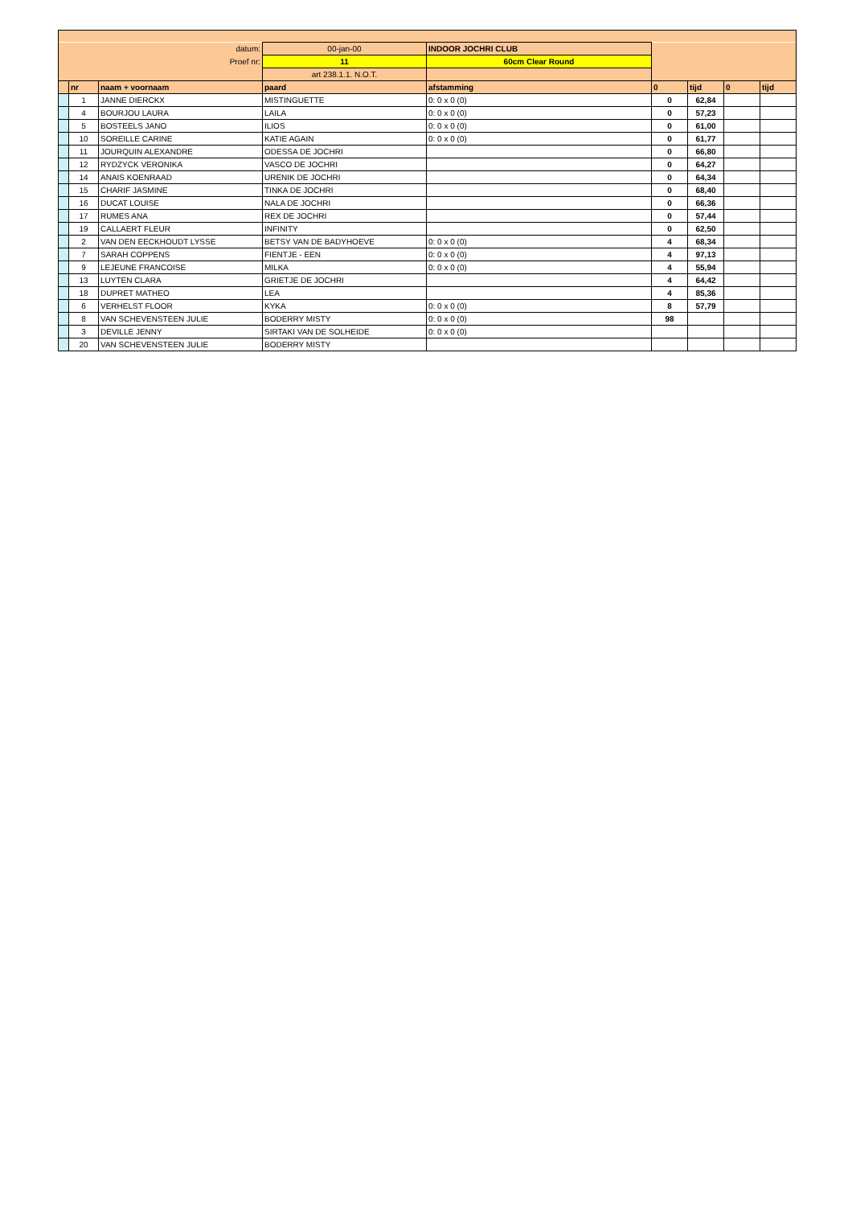| datum: | | | 00-jan-00 | INDOOR JOCHRI CLUB | | | | |
| Proef nr: | | | 11 | 60cm Clear Round | | | | |
| | | | art 238.1.1. N.O.T. | | | | | |
| | nr | naam + voornaam | paard | afstamming | 0 | tijd | 0 | tijd |
| | 1 | JANNE DIERCKX | MISTINGUETTE | 0: 0 x 0 (0) | 0 | 62,84 | | |
| | 4 | BOURJOU LAURA | LAILA | 0: 0 x 0 (0) | 0 | 57,23 | | |
| | 5 | BOSTEELS JANO | ILIOS | 0: 0 x 0 (0) | 0 | 61,00 | | |
| | 10 | SOREILLE CARINE | KATIE AGAIN | 0: 0 x 0 (0) | 0 | 61,77 | | |
| | 11 | JOURQUIN ALEXANDRE | ODESSA DE JOCHRI | | 0 | 66,80 | | |
| | 12 | RYDZYCK VERONIKA | VASCO DE JOCHRI | | 0 | 64,27 | | |
| | 14 | ANAIS KOENRAAD | URENIK DE JOCHRI | | 0 | 64,34 | | |
| | 15 | CHARIF JASMINE | TINKA DE JOCHRI | | 0 | 68,40 | | |
| | 16 | DUCAT LOUISE | NALA DE JOCHRI | | 0 | 66,36 | | |
| | 17 | RUMES ANA | REX DE JOCHRI | | 0 | 57,44 | | |
| | 19 | CALLAERT FLEUR | INFINITY | | 0 | 62,50 | | |
| | 2 | VAN DEN EECKHOUDT LYSSE | BETSY VAN DE BADYHOEVE | 0: 0 x 0 (0) | 4 | 68,34 | | |
| | 7 | SARAH COPPENS | FIENTJE - EEN | 0: 0 x 0 (0) | 4 | 97,13 | | |
| | 9 | LEJEUNE FRANCOISE | MILKA | 0: 0 x 0 (0) | 4 | 55,94 | | |
| | 13 | LUYTEN CLARA | GRIETJE DE JOCHRI | | 4 | 64,42 | | |
| | 18 | DUPRET MATHEO | LEA | | 4 | 85,36 | | |
| | 6 | VERHELST FLOOR | KYKA | 0: 0 x 0 (0) | 8 | 57,79 | | |
| | 8 | VAN SCHEVENSTEEN JULIE | BODERRY MISTY | 0: 0 x 0 (0) | 98 | | | |
| | 3 | DEVILLE JENNY | SIRTAKI VAN DE SOLHEIDE | 0: 0 x 0 (0) | | | | |
| | 20 | VAN SCHEVENSTEEN JULIE | BODERRY MISTY | | | | | |